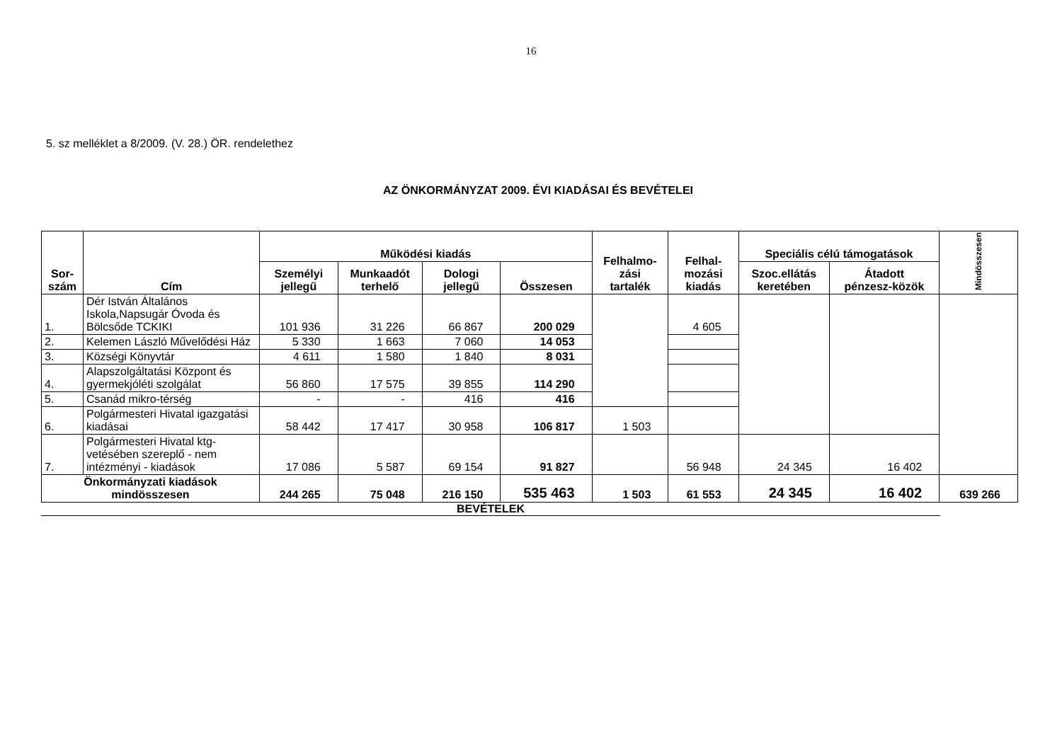16
5. sz melléklet a 8/2009. (V. 28.) ÖR. rendelethez
AZ ÖNKORMÁNYZAT 2009. ÉVI KIADÁSAI ÉS BEVÉTELEI
| Sor- szám | Cím | Működési kiadás | | | | Felhalmo- zási tartalék | Felhal- mozási kiadás | Speciális célú támogatások | | Mindösszesen |
| --- | --- | --- | --- | --- | --- | --- | --- | --- | --- | --- |
| | | Személyi jellegű | Munkaadót terhelő | Dologi jellegű | Összesen | | | Szoc.ellátás keretében | Átadott pénzesz-közök | |
| 1. | Dér István Általános Iskola,Napsugár Óvoda és Bölcsőde TCKIKI | 101 936 | 31 226 | 66 867 | 200 029 | | 4 605 | | | |
| 2. | Kelemen László Művelődési Ház | 5 330 | 1 663 | 7 060 | 14 053 | | | | | |
| 3. | Községi Könyvtár | 4 611 | 1 580 | 1 840 | 8 031 | | | | | |
| 4. | Alapszolgáltatási Központ és gyermekjóléti szolgálat | 56 860 | 17 575 | 39 855 | 114 290 | | | | | |
| 5. | Csanád mikro-térség | - | - | 416 | 416 | | | | | |
| 6. | Polgármesteri Hivatal igazgatási kiadásai | 58 442 | 17 417 | 30 958 | 106 817 | 1 503 | | | | |
| 7. | Polgármesteri Hivatal ktg-vetésében szereplő - nem intézményi - kiadások | 17 086 | 5 587 | 69 154 | 91 827 | | 56 948 | 24 345 | 16 402 | |
| Önkormányzati kiadások mindösszesen | | 244 265 | 75 048 | 216 150 | 535 463 | 1 503 | 61 553 | 24 345 | 16 402 | 639 266 |
BEVÉTELEK